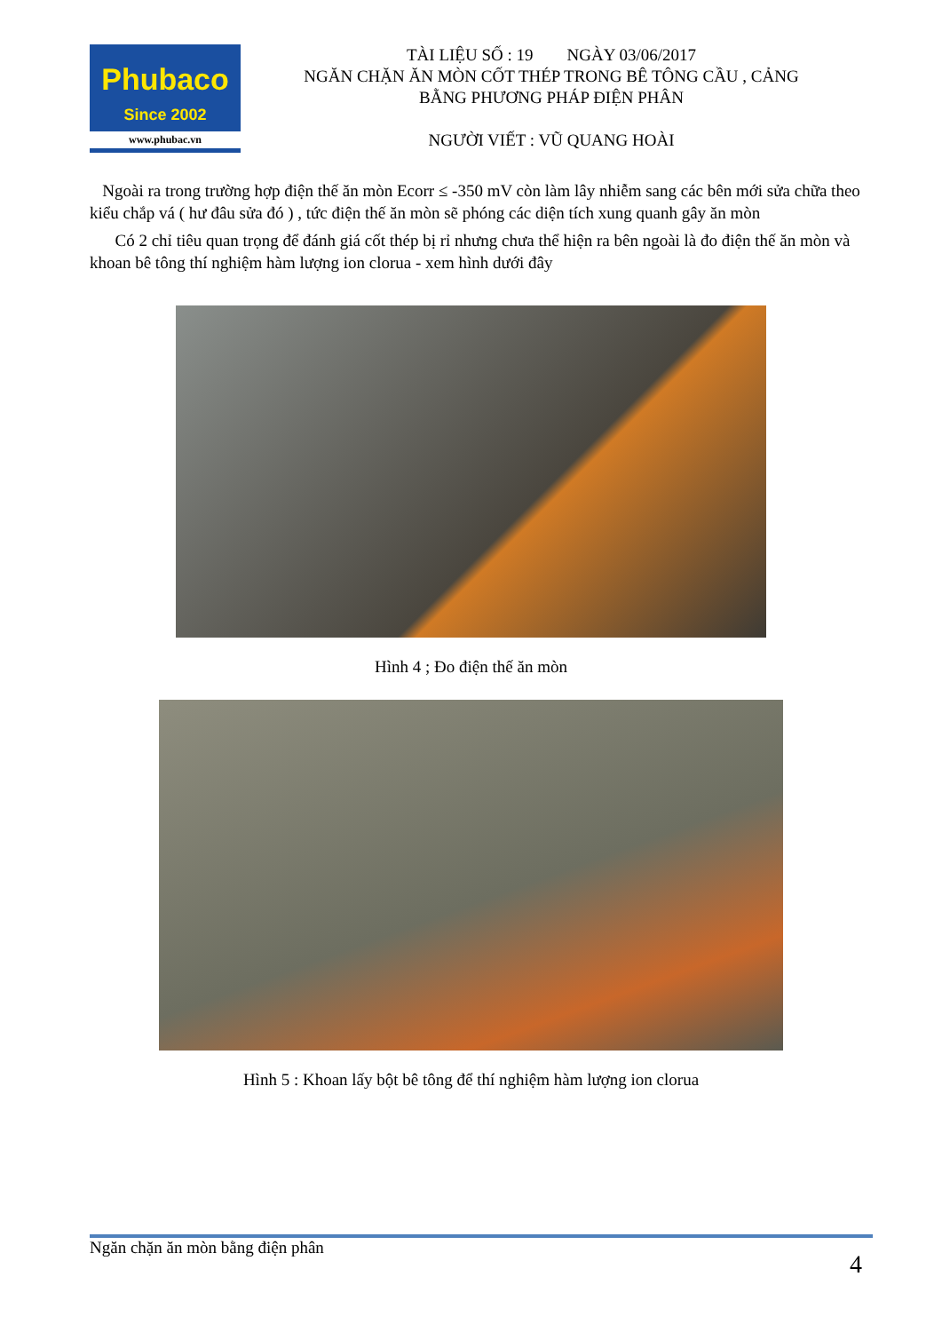Phubaco
Since 2002
www.phubac.vn
TÀI LIỆU SỐ : 19 NGÀY 03/06/2017
NGĂN CHẶN ĂN MÒN CỐT THÉP TRONG BÊ TÔNG CẦU , CẢNG
BẰNG PHƯƠNG PHÁP ĐIỆN PHÂN
NGƯỜI VIẾT : VŨ QUANG HOÀI
Ngoài ra trong trường hợp điện thế ăn mòn Ecorr ≤ -350 mV còn làm lây nhiễm sang các bên mới sửa chữa theo kiểu chắp vá ( hư đâu sửa đó ) , tức điện thế ăn mòn sẽ phóng các diện tích xung quanh gây ăn mòn
Có 2 chỉ tiêu quan trọng để đánh giá cốt thép bị rỉ nhưng chưa thể hiện ra bên ngoài là đo điện thế ăn mòn và khoan bê tông thí nghiệm hàm lượng ion clorua - xem hình dưới đây
Hình 4 ; Đo điện thế ăn mòn
Hình 5 : Khoan lấy bột bê tông để thí nghiệm hàm lượng ion clorua
Ngăn chặn ăn mòn bằng điện phân
4